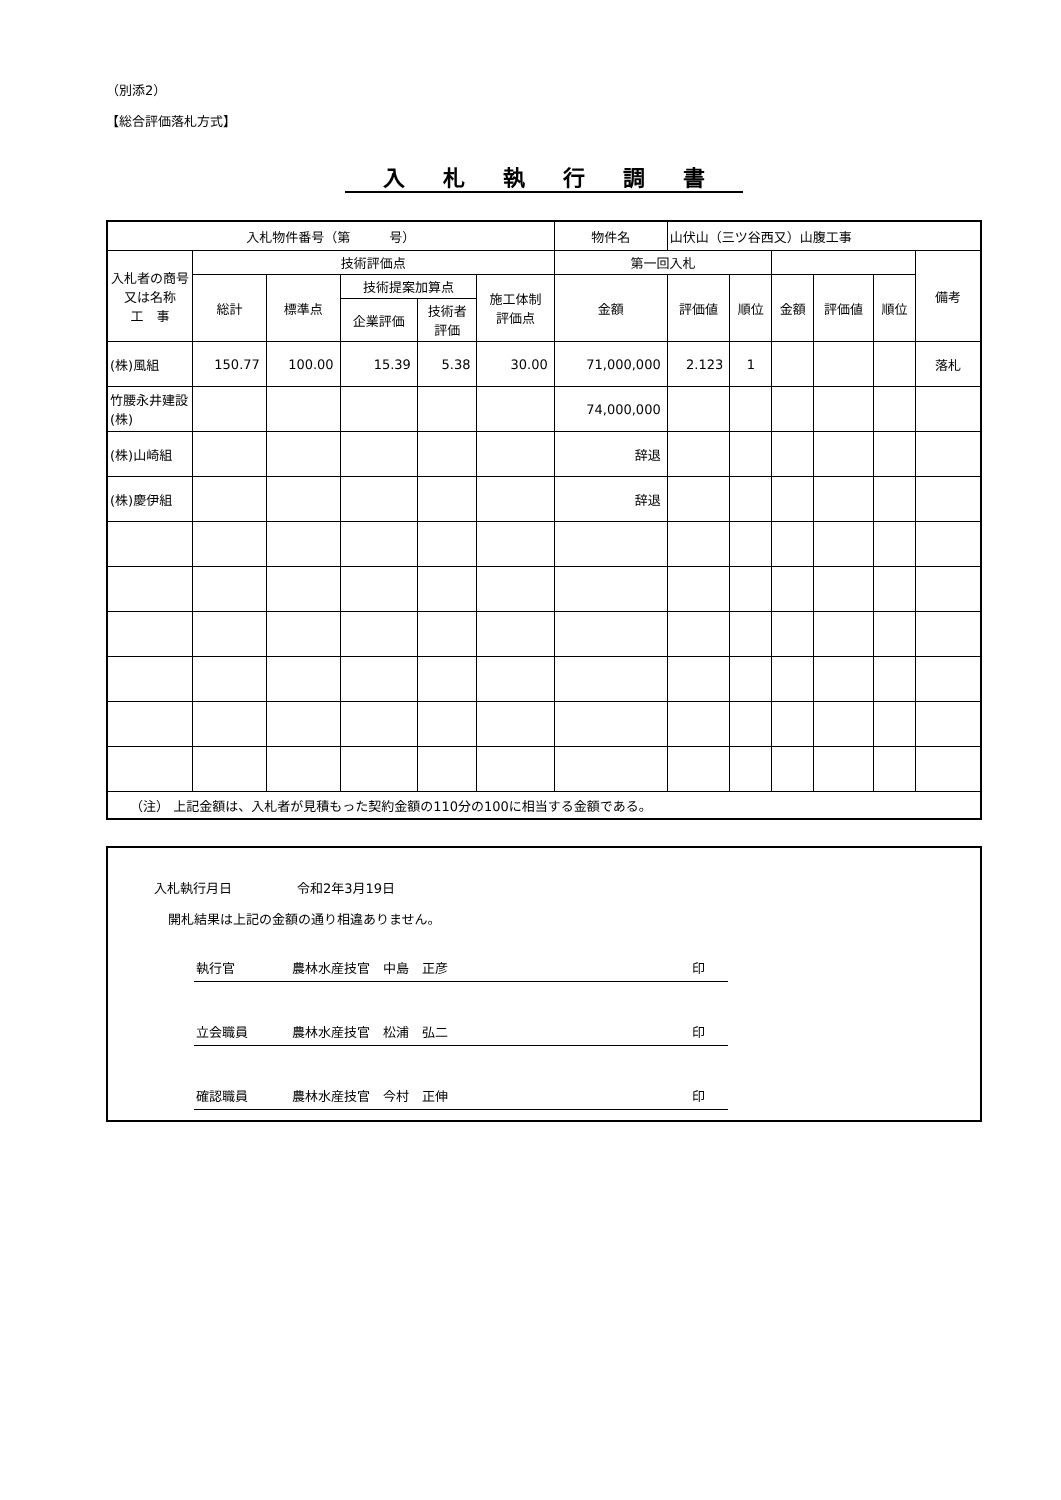（別添2）
【総合評価落札方式】
入札執行調書
| 入札物件番号（第 号） | | | | | | 物件名 | 山伏山（三ツ谷西又）山腹工事 | | | | | |
| 入札者の商号又は名称 工 事 | 技術評価点 | | | | | 第一回入札 | | | | | | 備考 |
| | 総計 | 標準点 | 技術提案加算点 | | 施工体制 評価点 | 金額 | 評価値 | 順位 | 金額 | 評価値 | 順位 | |
| | | | 企業評価 | 技術者 評価 | | | | | | | | |
| (株)風組 | 150.77 | 100.00 | 15.39 | 5.38 | 30.00 | 71,000,000 | 2.123 | 1 | | | | 落札 |
| 竹腰永井建設(株) | | | | | | 74,000,000 | | | | | | |
| (株)山崎組 | | | | | | 辞退 | | | | | | |
| (株)慶伊組 | | | | | | 辞退 | | | | | | |
| （注） 上記金額は、入札者が見積もった契約金額の110分の100に相当する金額である。 | | | | | | | | | | | | |
入札執行月日　　　　　令和2年3月19日
開札結果は上記の金額の通り相違ありません。
執行官 農林水産技官　中島　正彦 印
立会職員 農林水産技官　松浦　弘二 印
確認職員 農林水産技官　今村　正伸 印